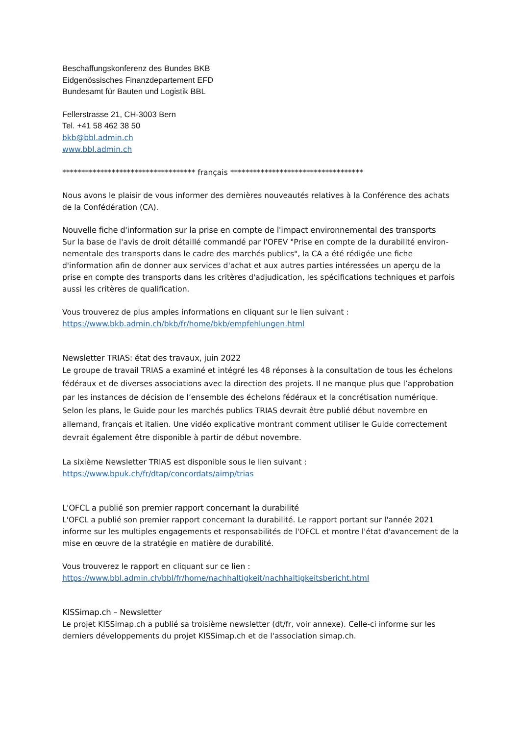Beschaffungskonferenz des Bundes BKB
Eidgenössisches Finanzdepartement EFD
Bundesamt für Bauten und Logistik BBL
Fellerstrasse 21, CH-3003 Bern
Tel. +41 58 462 38 50
bkb@bbl.admin.ch
www.bbl.admin.ch
*********************************** français ***********************************
Nous avons le plaisir de vous informer des dernières nouveautés relatives à la Conférence des achats de la Confédération (CA).
Nouvelle fiche d'information sur la prise en compte de l'impact environnemental des transports
Sur la base de l'avis de droit détaillé commandé par l'OFEV "Prise en compte de la durabilité environ-nementale des transports dans le cadre des marchés publics", la CA a été rédigée une fiche d'information afin de donner aux services d'achat et aux autres parties intéressées un aperçu de la prise en compte des transports dans les critères d'adjudication, les spécifications techniques et parfois aussi les critères de qualification.
Vous trouverez de plus amples informations en cliquant sur le lien suivant :
https://www.bkb.admin.ch/bkb/fr/home/bkb/empfehlungen.html
Newsletter TRIAS: état des travaux, juin 2022
Le groupe de travail TRIAS a examiné et intégré les 48 réponses à la consultation de tous les échelons fédéraux et de diverses associations avec la direction des projets. Il ne manque plus que l’approbation par les instances de décision de l’ensemble des échelons fédéraux et la concrétisation numérique. Selon les plans, le Guide pour les marchés publics TRIAS devrait être publié début novembre en allemand, français et italien. Une vidéo explicative montrant comment utiliser le Guide correctement devrait également être disponible à partir de début novembre.
La sixième Newsletter TRIAS est disponible sous le lien suivant :
https://www.bpuk.ch/fr/dtap/concordats/aimp/trias
L'OFCL a publié son premier rapport concernant la durabilité
L'OFCL a publié son premier rapport concernant la durabilité. Le rapport portant sur l'année 2021 informe sur les multiples engagements et responsabilités de l'OFCL et montre l'état d'avancement de la mise en œuvre de la stratégie en matière de durabilité.
Vous trouverez le rapport en cliquant sur ce lien :
https://www.bbl.admin.ch/bbl/fr/home/nachhaltigkeit/nachhaltigkeitsbericht.html
KISSimap.ch – Newsletter
Le projet KISSimap.ch a publié sa troisième newsletter (dt/fr, voir annexe). Celle-ci informe sur les derniers développements du projet KISSimap.ch et de l'association simap.ch.